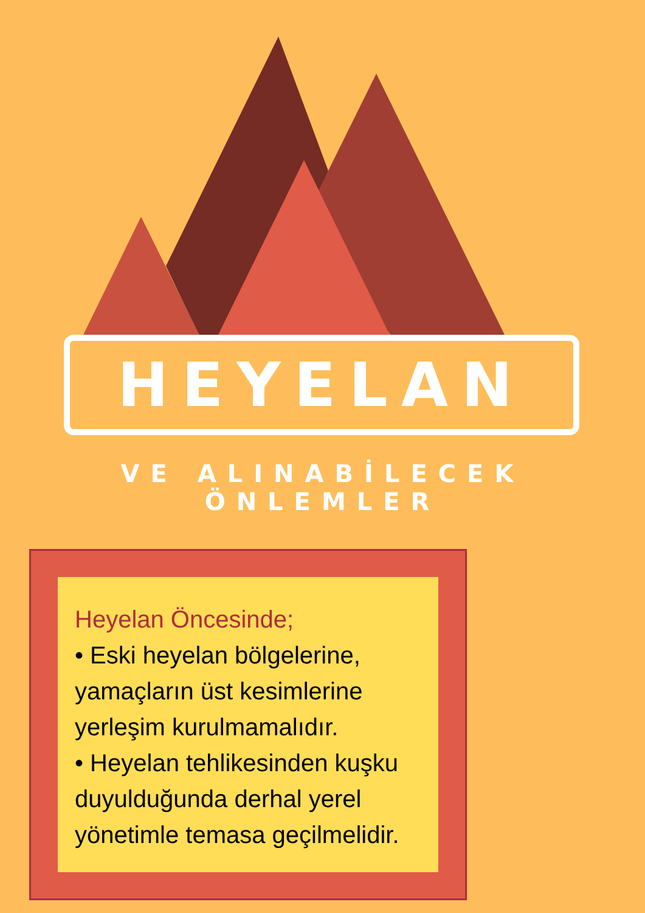HEYELAN
VE ALINABİLECEK ÖNLEMLER
Heyelan Öncesinde;
• Eski heyelan bölgelerine, yamaçların üst kesimlerine yerleşim kurulmamalıdır.
• Heyelan tehlikesinden kuşku duyulduğunda derhal yerel yönetimle temasa geçilmelidir.